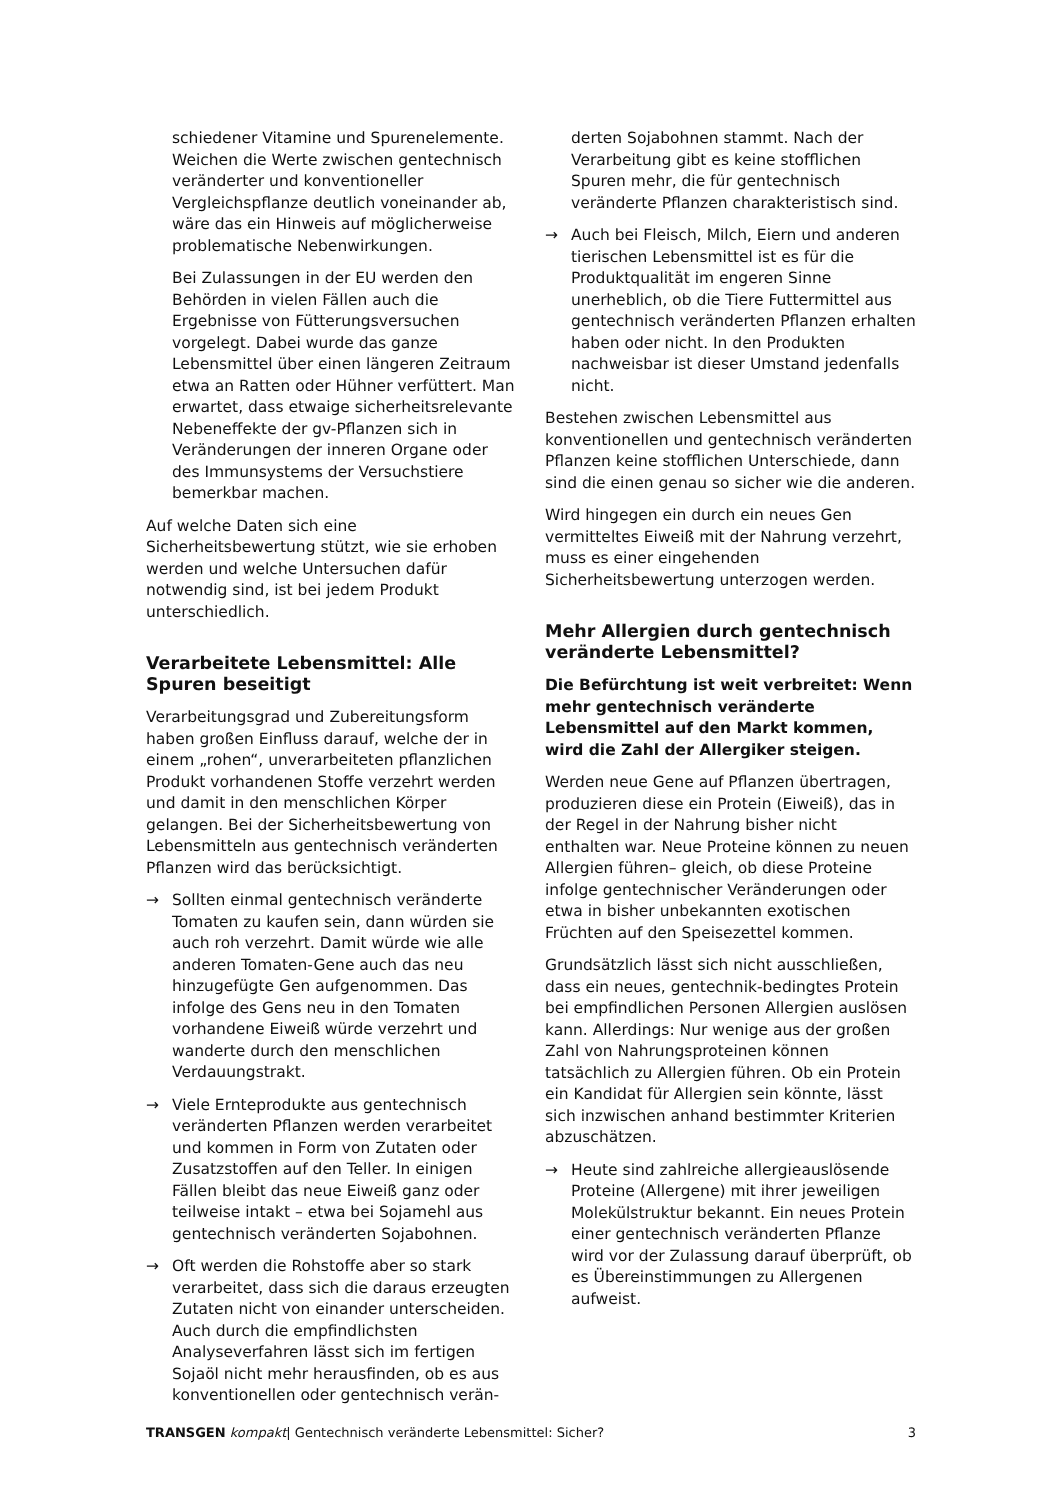schiedener Vitamine und Spurenelemente. Weichen die Werte zwischen gentechnisch veränderter und konventioneller Vergleichspflanze deutlich voneinander ab, wäre das ein Hinweis auf möglicherweise problematische Nebenwirkungen.
Bei Zulassungen in der EU werden den Behörden in vielen Fällen auch die Ergebnisse von Fütterungsversuchen vorgelegt. Dabei wurde das ganze Lebensmittel über einen längeren Zeitraum etwa an Ratten oder Hühner verfüttert. Man erwartet, dass etwaige sicherheitsrelevante Nebeneffekte der gv-Pflanzen sich in Veränderungen der inneren Organe oder des Immunsystems der Versuchstiere bemerkbar machen.
Auf welche Daten sich eine Sicherheitsbewertung stützt, wie sie erhoben werden und welche Untersuchen dafür notwendig sind, ist bei jedem Produkt unterschiedlich.
Verarbeitete Lebensmittel: Alle Spuren beseitigt
Verarbeitungsgrad und Zubereitungsform haben großen Einfluss darauf, welche der in einem „rohen“, unverarbeiteten pflanzlichen Produkt vorhandenen Stoffe verzehrt werden und damit in den menschlichen Körper gelangen. Bei der Sicherheitsbewertung von Lebensmitteln aus gentechnisch veränderten Pflanzen wird das berücksichtigt.
→ Sollten einmal gentechnisch veränderte Tomaten zu kaufen sein, dann würden sie auch roh verzehrt. Damit würde wie alle anderen Tomaten-Gene auch das neu hinzugefügte Gen aufgenommen. Das infolge des Gens neu in den Tomaten vorhandene Eiweiß würde verzehrt und wanderte durch den menschlichen Verdauungstrakt.
→ Viele Ernteprodukte aus gentechnisch veränderten Pflanzen werden verarbeitet und kommen in Form von Zutaten oder Zusatzstoffen auf den Teller. In einigen Fällen bleibt das neue Eiweiß ganz oder teilweise intakt – etwa bei Sojamehl aus gentechnisch veränderten Sojabohnen.
→ Oft werden die Rohstoffe aber so stark verarbeitet, dass sich die daraus erzeugten Zutaten nicht von einander unterscheiden. Auch durch die empfindlichsten Analyseverfahren lässt sich im fertigen Sojaöl nicht mehr herausfinden, ob es aus konventionellen oder gentechnisch verän-
derten Sojabohnen stammt. Nach der Verarbeitung gibt es keine stofflichen Spuren mehr, die für gentechnisch veränderte Pflanzen charakteristisch sind.
→ Auch bei Fleisch, Milch, Eiern und anderen tierischen Lebensmittel ist es für die Produktqualität im engeren Sinne unerheblich, ob die Tiere Futtermittel aus gentechnisch veränderten Pflanzen erhalten haben oder nicht. In den Produkten nachweisbar ist dieser Umstand jedenfalls nicht.
Bestehen zwischen Lebensmittel aus konventionellen und gentechnisch veränderten Pflanzen keine stofflichen Unterschiede, dann sind die einen genau so sicher wie die anderen.
Wird hingegen ein durch ein neues Gen vermitteltes Eiweiß mit der Nahrung verzehrt, muss es einer eingehenden Sicherheitsbewertung unterzogen werden.
Mehr Allergien durch gentechnisch veränderte Lebensmittel?
Die Befürchtung ist weit verbreitet: Wenn mehr gentechnisch veränderte Lebensmittel auf den Markt kommen, wird die Zahl der Allergiker steigen.
Werden neue Gene auf Pflanzen übertragen, produzieren diese ein Protein (Eiweiß), das in der Regel in der Nahrung bisher nicht enthalten war. Neue Proteine können zu neuen Allergien führen– gleich, ob diese Proteine infolge gentechnischer Veränderungen oder etwa in bisher unbekannten exotischen Früchten auf den Speisezettel kommen.
Grundsätzlich lässt sich nicht ausschließen, dass ein neues, gentechnik-bedingtes Protein bei empfindlichen Personen Allergien auslösen kann. Allerdings: Nur wenige aus der großen Zahl von Nahrungsproteinen können tatsächlich zu Allergien führen. Ob ein Protein ein Kandidat für Allergien sein könnte, lässt sich inzwischen anhand bestimmter Kriterien abzuschätzen.
→ Heute sind zahlreiche allergieauslösende Proteine (Allergene) mit ihrer jeweiligen Molekülstruktur bekannt. Ein neues Protein einer gentechnisch veränderten Pflanze wird vor der Zulassung darauf überprüft, ob es Übereinstimmungen zu Allergenen aufweist.
TRANSGEN kompakt| Gentechnisch veränderte Lebensmittel: Sicher? 3